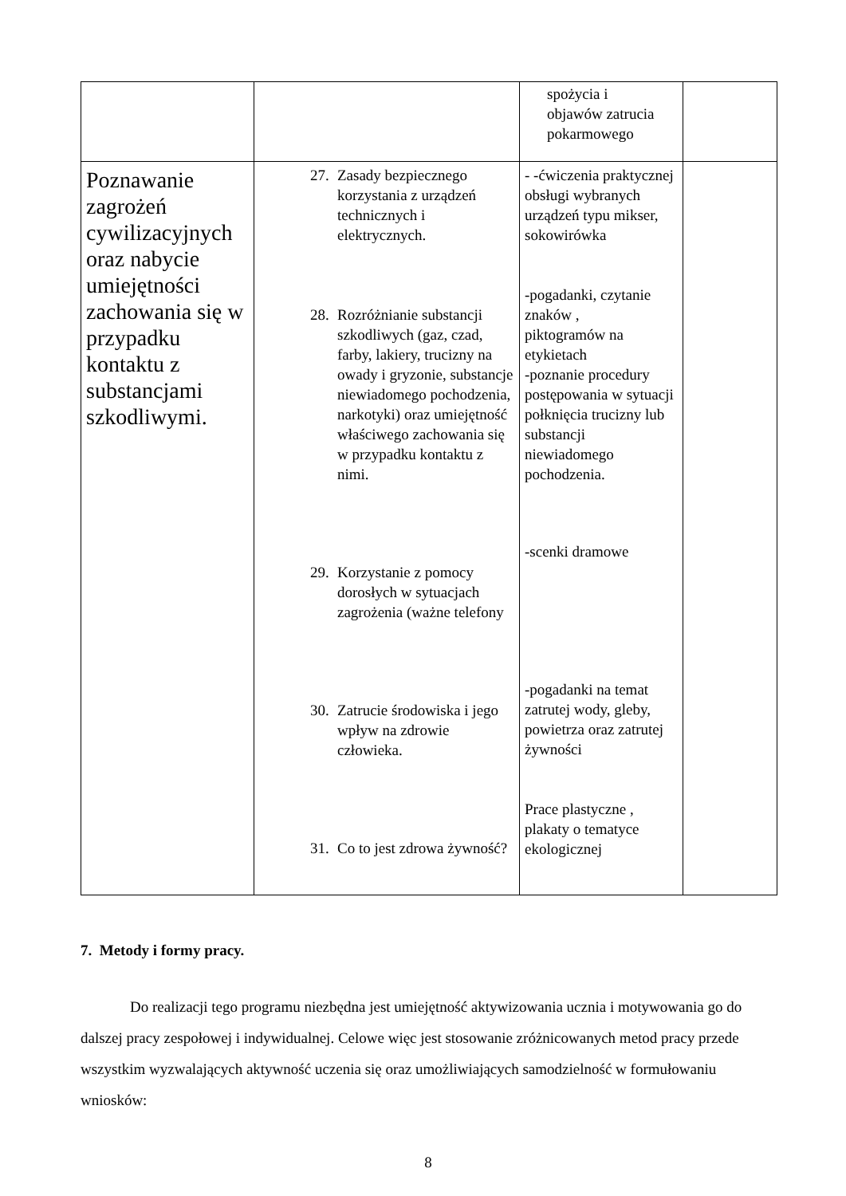| | | spożycia i objawów zatrucia pokarmowego | |
| Poznawanie zagrożeń cywilizacyjnych oraz nabycie umiejętności zachowania się w przypadku kontaktu z substancjami szkodliwymi. | 27. Zasady bezpiecznego korzystania z urządzeń technicznych i elektrycznych. 28. Rozróżnianie substancji szkodliwych (gaz, czad, farby, lakiery, trucizny na owady i gryzonie, substancje niewiadomego pochodzenia, narkotyki) oraz umiejętność właściwego zachowania się w przypadku kontaktu z nimi. 29. Korzystanie z pomocy dorosłych w sytuacjach zagrożenia (ważne telefony 30. Zatrucie środowiska i jego wpływ na zdrowie człowieka. 31. Co to jest zdrowa żywność? | - -ćwiczenia praktycznej obsługi wybranych urządzeń typu mikser, sokowirówka -pogadanki, czytanie znaków , piktogramów na etykietach -poznanie procedury postępowania w sytuacji połknięcia trucizny lub substancji niewiadomego pochodzenia. -scenki dramowe -pogadanki na temat zatrutej wody, gleby, powietrza oraz zatrutej żywności Prace plastyczne , plakaty o tematyce ekologicznej | |
7. Metody i formy pracy.
Do realizacji tego programu niezbędna jest umiejętność aktywizowania ucznia i motywowania go do dalszej pracy zespołowej i indywidualnej. Celowe więc jest stosowanie zróżnicowanych metod pracy przede wszystkim wyzwalających aktywność uczenia się oraz umożliwiających samodzielność w formułowaniu wniosków:
8